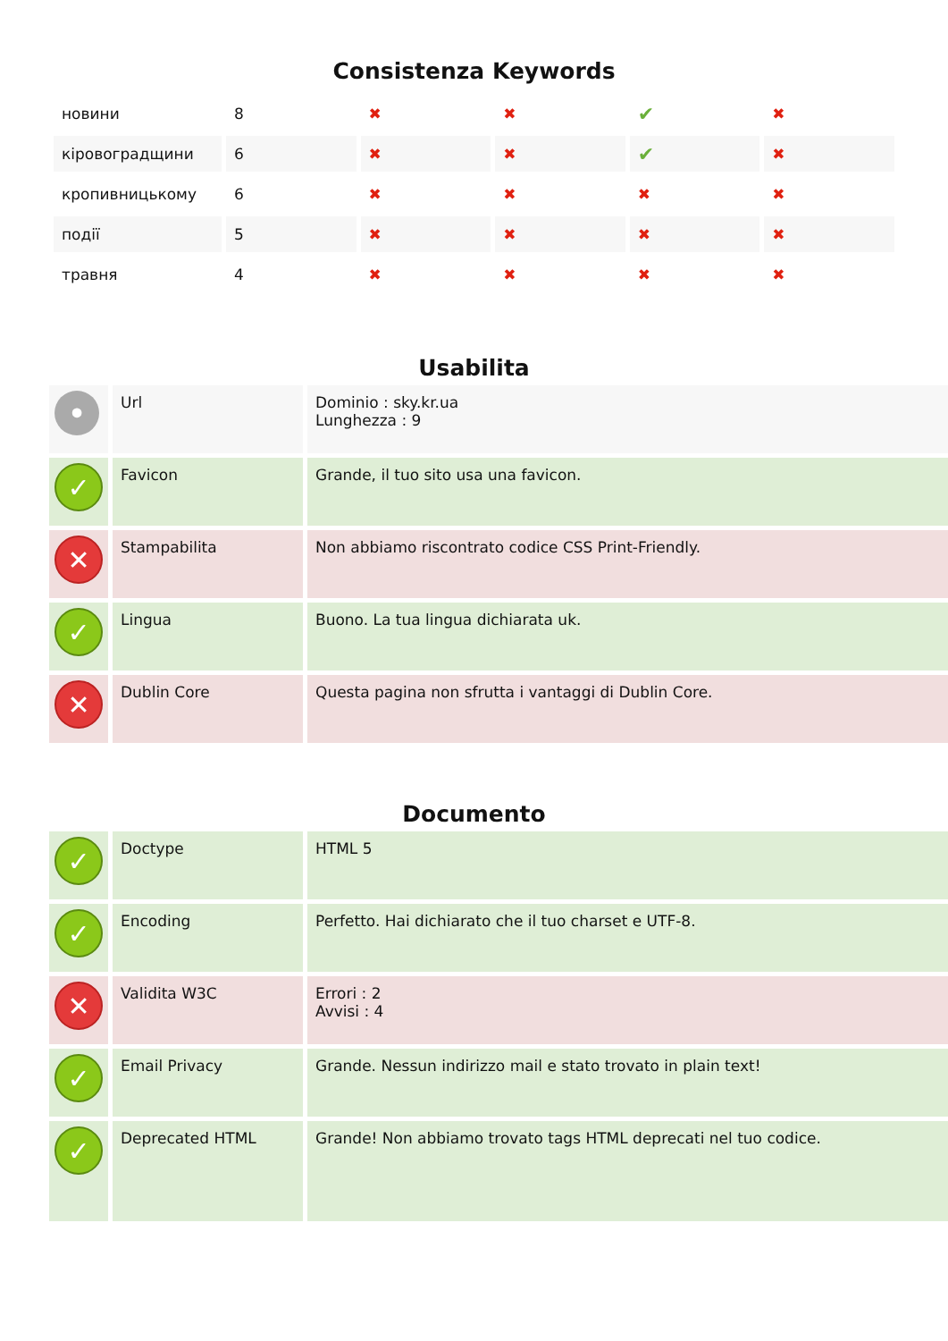Consistenza Keywords
| новини | 8 | ✖ | ✖ | ✔ | ✖ |
| кіровоградщини | 6 | ✖ | ✖ | ✔ | ✖ |
| кропивницькому | 6 | ✖ | ✖ | ✖ | ✖ |
| події | 5 | ✖ | ✖ | ✖ | ✖ |
| травня | 4 | ✖ | ✖ | ✖ | ✖ |
Usabilita
| • | Url | Dominio : sky.kr.ua Lunghezza : 9 |
| ✓ | Favicon | Grande, il tuo sito usa una favicon. |
| ✕ | Stampabilita | Non abbiamo riscontrato codice CSS Print-Friendly. |
| ✓ | Lingua | Buono. La tua lingua dichiarata uk. |
| ✕ | Dublin Core | Questa pagina non sfrutta i vantaggi di Dublin Core. |
Documento
| ✓ | Doctype | HTML 5 |
| ✓ | Encoding | Perfetto. Hai dichiarato che il tuo charset e UTF-8. |
| ✕ | Validita W3C | Errori : 2 Avvisi : 4 |
| ✓ | Email Privacy | Grande. Nessun indirizzo mail e stato trovato in plain text! |
| ✓ | Deprecated HTML | Grande! Non abbiamo trovato tags HTML deprecati nel tuo codice. |